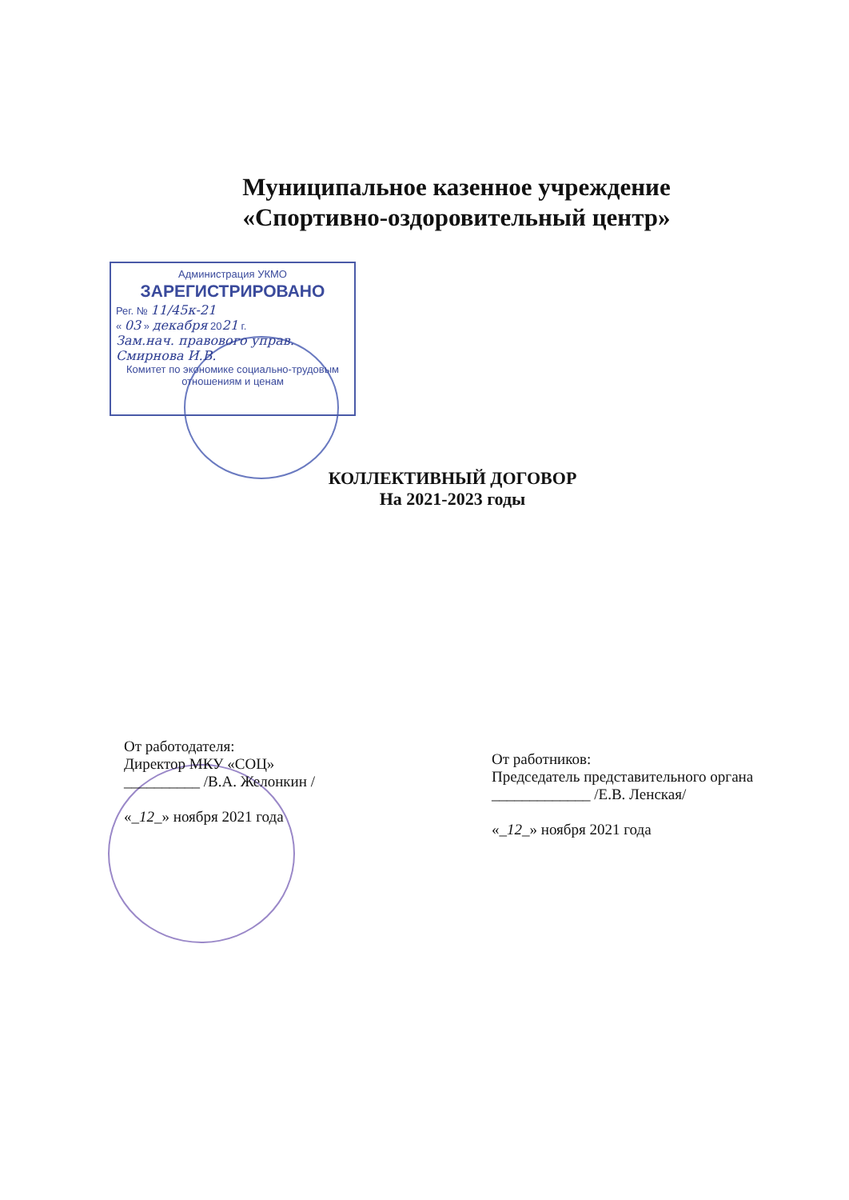Муниципальное казенное учреждение
«Спортивно-оздоровительный центр»
Администрация УКМО
ЗАРЕГИСТРИРОВАНО
Рег. № 11/45к-21
« 03 » декабря 2021 г.
Зам.нач. правового управ.
Смирнова И.В.
Комитет по экономике социально-трудовым отношениям и ценам
КОЛЛЕКТИВНЫЙ ДОГОВОР
На 2021-2023 годы
От работодателя:
Директор МКУ «СОЦ»
__________ /В.А. Желонкин /
«_12_» ноября 2021 года
От работников:
Председатель представительного органа
_____________ /Е.В. Ленская/
«_12_» ноября 2021 года